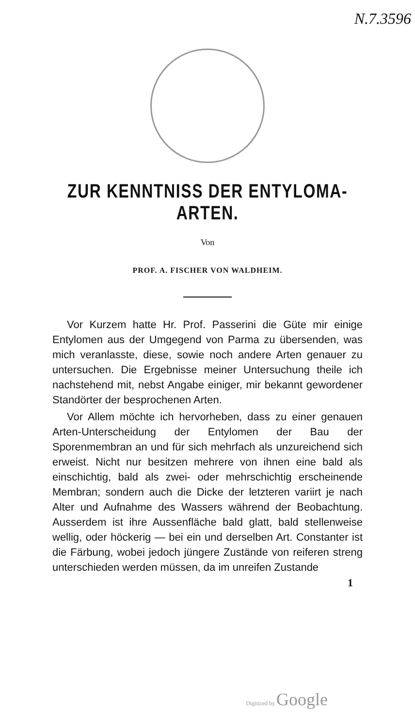N.7.3596
ZUR KENNTNISS DER ENTYLOMA-ARTEN.
Von
PROF. A. FISCHER VON WALDHEIM.
Vor Kurzem hatte Hr. Prof. Passerini die Güte mir einige Entylomen aus der Umgegend von Parma zu übersenden, was mich veranlasste, diese, sowie noch andere Arten genauer zu untersuchen. Die Ergebnisse meiner Untersuchung theile ich nachstehend mit, nebst Angabe einiger, mir bekannt gewordener Standörter der besprochenen Arten.
Vor Allem möchte ich hervorheben, dass zu einer genauen Arten-Unterscheidung der Entylomen der Bau der Sporenmembran an und für sich mehrfach als unzureichend sich erweist. Nicht nur besitzen mehrere von ihnen eine bald als einschichtig, bald als zwei- oder mehrschichtig erscheinende Membran; sondern auch die Dicke der letzteren variirt je nach Alter und Aufnahme des Wassers während der Beobachtung. Ausserdem ist ihre Aussenfläche bald glatt, bald stellenweise wellig, oder höckerig — bei ein und derselben Art. Constanter ist die Färbung, wobei jedoch jüngere Zustände von reiferen streng unterschieden werden müssen, da im unreifen Zustande
1
Digitized by Google